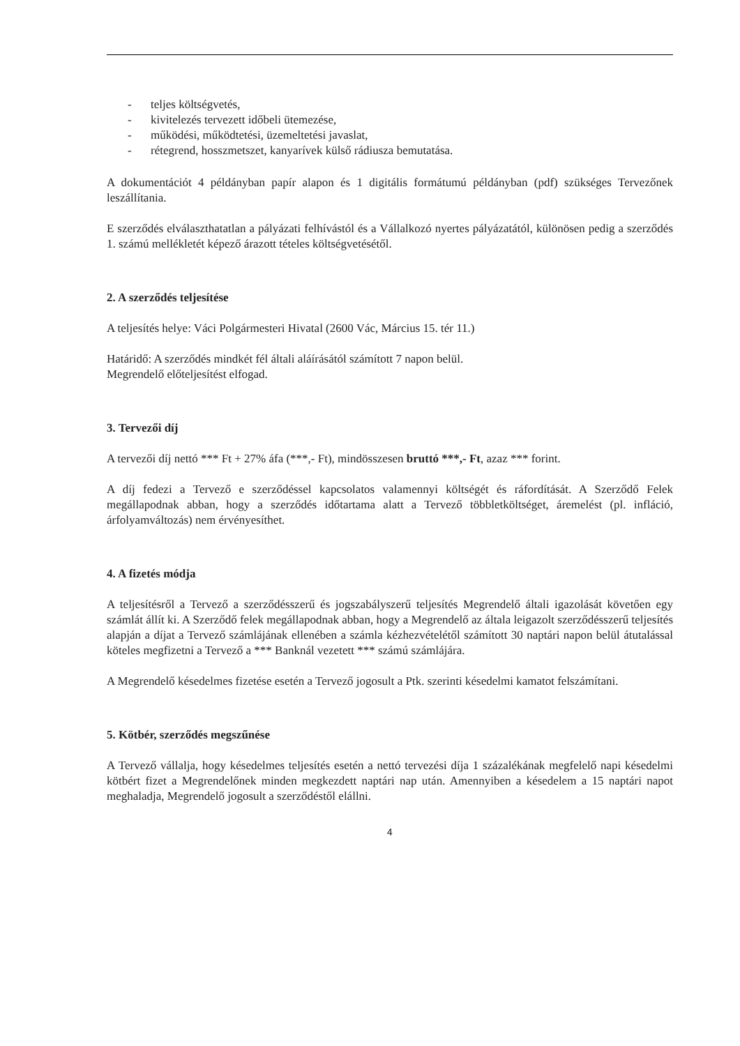- teljes költségvetés,
- kivitelezés tervezett időbeli ütemezése,
- működési, működtetési, üzemeltetési javaslat,
- rétegrend, hosszmetszet, kanyarívek külső rádiusza bemutatása.
A dokumentációt 4 példányban papír alapon és 1 digitális formátumú példányban (pdf) szükséges Tervezőnek leszállítania.
E szerződés elválaszthatatlan a pályázati felhívástól és a Vállalkozó nyertes pályázatától, különösen pedig a szerződés 1. számú mellékletét képező árazott tételes költségvetésétől.
2. A szerződés teljesítése
A teljesítés helye: Váci Polgármesteri Hivatal (2600 Vác, Március 15. tér 11.)
Határidő: A szerződés mindkét fél általi aláírásától számított 7 napon belül.
Megrendelő előteljesítést elfogad.
3. Tervezői díj
A tervezői díj nettó *** Ft + 27% áfa (***,- Ft), mindösszesen bruttó ***,- Ft, azaz *** forint.
A díj fedezi a Tervező e szerződéssel kapcsolatos valamennyi költségét és ráfordítását. A Szerződő Felek megállapodnak abban, hogy a szerződés időtartama alatt a Tervező többletköltséget, áremelést (pl. infláció, árfolyamváltozás) nem érvényesíthet.
4. A fizetés módja
A teljesítésről a Tervező a szerződésszerű és jogszabályszerű teljesítés Megrendelő általi igazolását követően egy számlát állít ki. A Szerződő felek megállapodnak abban, hogy a Megrendelő az általa leigazolt szerződésszerű teljesítés alapján a díjat a Tervező számlájának ellenében a számla kézhezvételétől számított 30 naptári napon belül átutalással köteles megfizetni a Tervező a *** Banknál vezetett *** számú számlájára.
A Megrendelő késedelmes fizetése esetén a Tervező jogosult a Ptk. szerinti késedelmi kamatot felszámítani.
5. Kötbér, szerződés megszűnése
A Tervező vállalja, hogy késedelmes teljesítés esetén a nettó tervezési díja 1 százalékának megfelelő napi késedelmi kötbért fizet a Megrendelőnek minden megkezdett naptári nap után. Amennyiben a késedelem a 15 naptári napot meghaladja, Megrendelő jogosult a szerződéstől elállni.
4